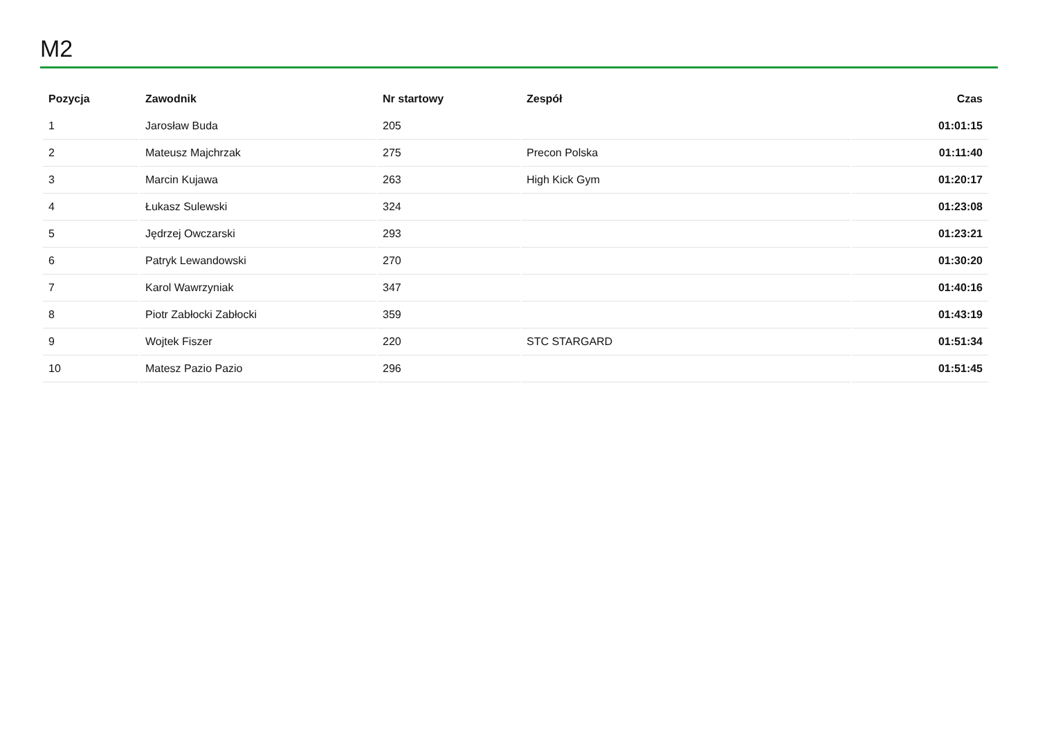M2
| Pozycja | Zawodnik | Nr startowy | Zespół | Czas |
| --- | --- | --- | --- | --- |
| 1 | Jarosław Buda | 205 | | 01:01:15 |
| 2 | Mateusz Majchrzak | 275 | Precon Polska | 01:11:40 |
| 3 | Marcin Kujawa | 263 | High Kick Gym | 01:20:17 |
| 4 | Łukasz Sulewski | 324 | | 01:23:08 |
| 5 | Jędrzej Owczarski | 293 | | 01:23:21 |
| 6 | Patryk Lewandowski | 270 | | 01:30:20 |
| 7 | Karol Wawrzyniak | 347 | | 01:40:16 |
| 8 | Piotr Zabłocki Zabłocki | 359 | | 01:43:19 |
| 9 | Wojtek Fiszer | 220 | STC STARGARD | 01:51:34 |
| 10 | Matesz Pazio Pazio | 296 | | 01:51:45 |